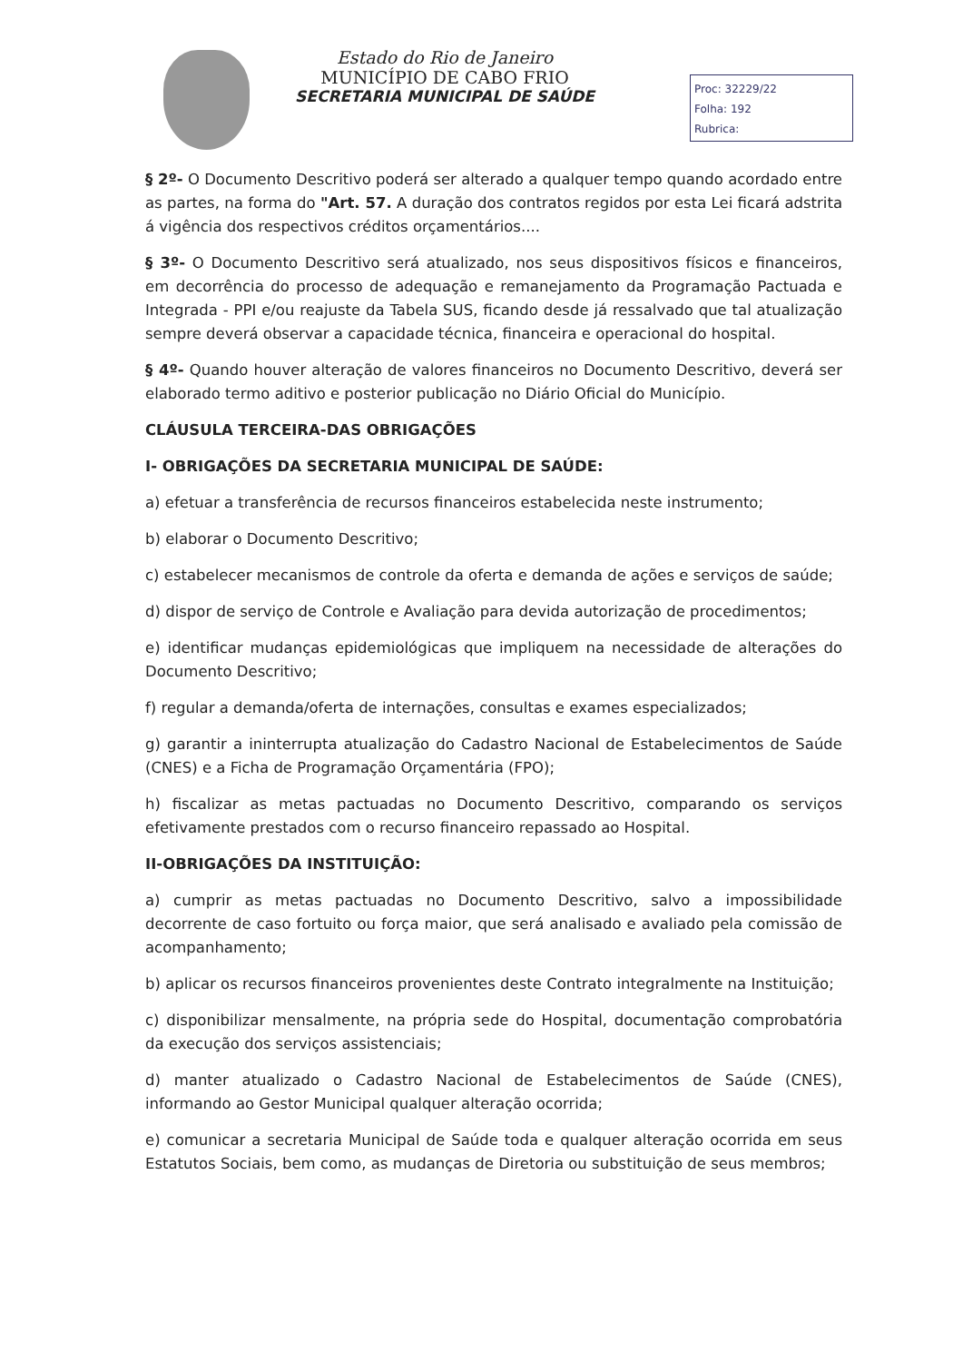Estado do Rio de Janeiro
MUNICÍPIO DE CABO FRIO
SECRETARIA MUNICIPAL DE SAÚDE
Proc: 32229/22
Folha: 192
Rubrica:
§ 2º- O Documento Descritivo poderá ser alterado a qualquer tempo quando acordado entre as partes, na forma do "Art. 57. A duração dos contratos regidos por esta Lei ficará adstrita á vigência dos respectivos créditos orçamentários....
§ 3º- O Documento Descritivo será atualizado, nos seus dispositivos físicos e financeiros, em decorrência do processo de adequação e remanejamento da Programação Pactuada e Integrada - PPI e/ou reajuste da Tabela SUS, ficando desde já ressalvado que tal atualização sempre deverá observar a capacidade técnica, financeira e operacional do hospital.
§ 4º- Quando houver alteração de valores financeiros no Documento Descritivo, deverá ser elaborado termo aditivo e posterior publicação no Diário Oficial do Município.
CLÁUSULA TERCEIRA-DAS OBRIGAÇÕES
I- OBRIGAÇÕES DA SECRETARIA MUNICIPAL DE SAÚDE:
a) efetuar a transferência de recursos financeiros estabelecida neste instrumento;
b) elaborar o Documento Descritivo;
c) estabelecer mecanismos de controle da oferta e demanda de ações e serviços de saúde;
d) dispor de serviço de Controle e Avaliação para devida autorização de procedimentos;
e) identificar mudanças epidemiológicas que impliquem na necessidade de alterações do Documento Descritivo;
f) regular a demanda/oferta de internações, consultas e exames especializados;
g) garantir a ininterrupta atualização do Cadastro Nacional de Estabelecimentos de Saúde (CNES) e a Ficha de Programação Orçamentária (FPO);
h) fiscalizar as metas pactuadas no Documento Descritivo, comparando os serviços efetivamente prestados com o recurso financeiro repassado ao Hospital.
II-OBRIGAÇÕES DA INSTITUIÇÃO:
a) cumprir as metas pactuadas no Documento Descritivo, salvo a impossibilidade decorrente de caso fortuito ou força maior, que será analisado e avaliado pela comissão de acompanhamento;
b) aplicar os recursos financeiros provenientes deste Contrato integralmente na Instituição;
c) disponibilizar mensalmente, na própria sede do Hospital, documentação comprobatória da execução dos serviços assistenciais;
d) manter atualizado o Cadastro Nacional de Estabelecimentos de Saúde (CNES), informando ao Gestor Municipal qualquer alteração ocorrida;
e) comunicar a secretaria Municipal de Saúde toda e qualquer alteração ocorrida em seus Estatutos Sociais, bem como, as mudanças de Diretoria ou substituição de seus membros;